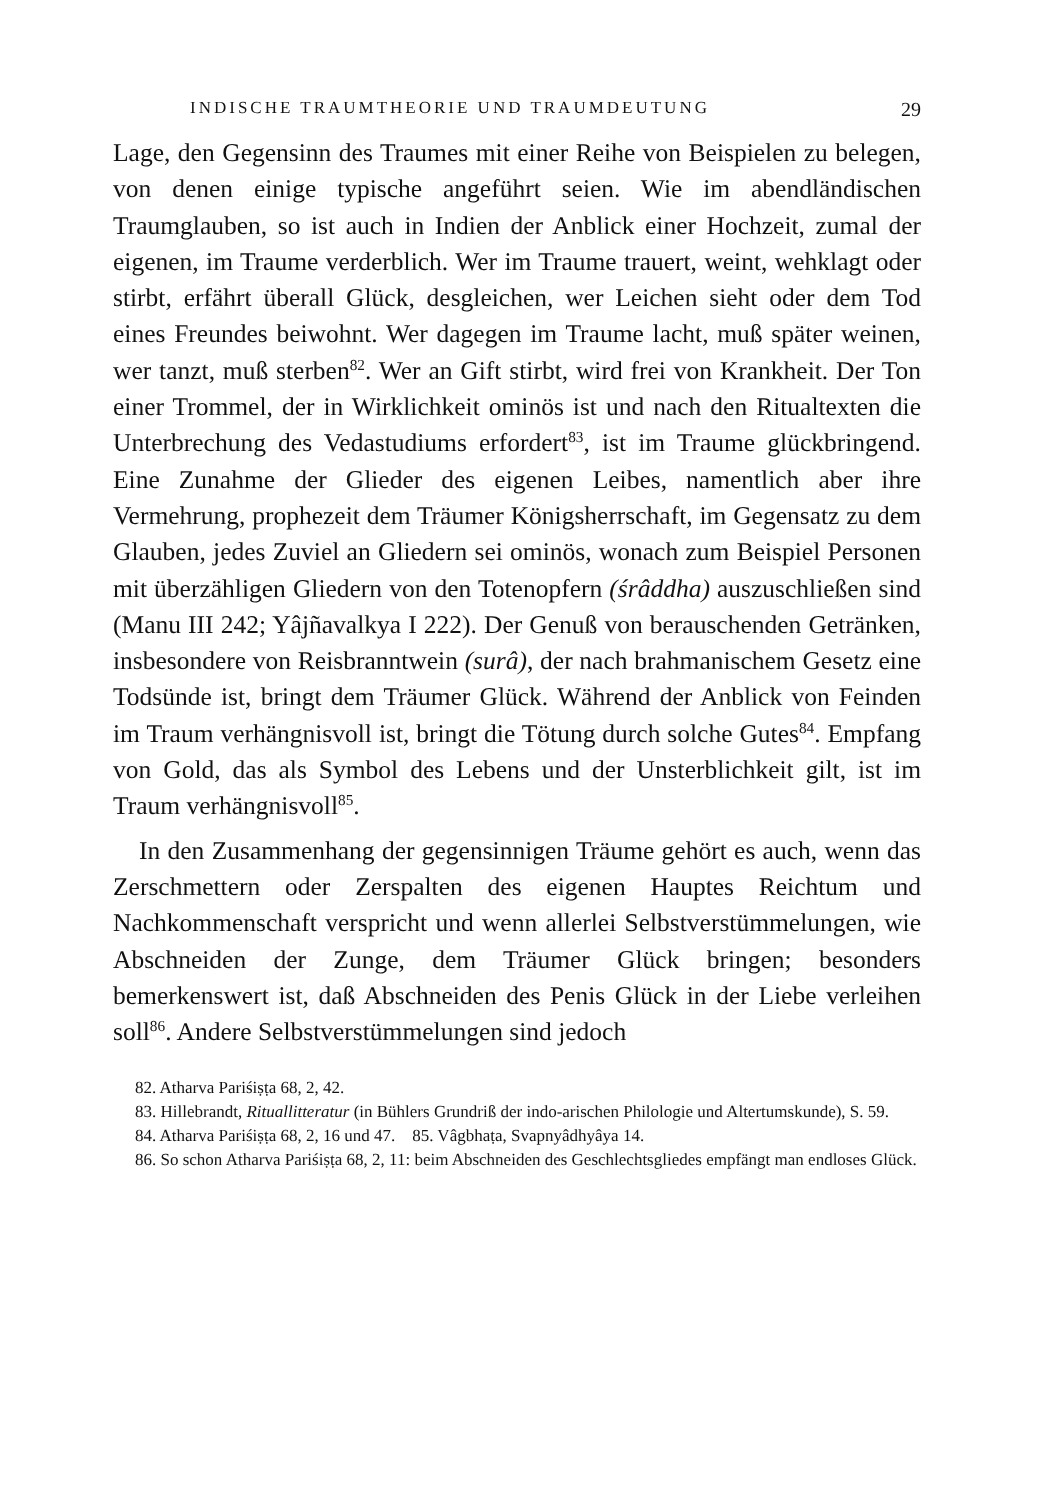INDISCHE TRAUMTHEORIE UND TRAUMDEUTUNG 29
Lage, den Gegensinn des Traumes mit einer Reihe von Beispielen zu belegen, von denen einige typische angeführt seien. Wie im abendländischen Traumglauben, so ist auch in Indien der Anblick einer Hochzeit, zumal der eigenen, im Traume verderblich. Wer im Traume trauert, weint, wehklagt oder stirbt, erfährt überall Glück, desgleichen, wer Leichen sieht oder dem Tod eines Freundes beiwohnt. Wer dagegen im Traume lacht, muß später weinen, wer tanzt, muß sterben<sup>82</sup>. Wer an Gift stirbt, wird frei von Krankheit. Der Ton einer Trommel, der in Wirklichkeit ominös ist und nach den Ritualtexten die Unterbrechung des Vedastudiums erfordert<sup>83</sup>, ist im Traume glückbringend. Eine Zunahme der Glieder des eigenen Leibes, namentlich aber ihre Vermehrung, prophezeit dem Träumer Königsherrschaft, im Gegensatz zu dem Glauben, jedes Zuviel an Gliedern sei ominös, wonach zum Beispiel Personen mit überzähligen Gliedern von den Totenopfern (śrâddha) auszuschließen sind (Manu III 242; Yâjñavalkya I 222). Der Genuß von berauschenden Getränken, insbesondere von Reisbranntwein (surâ), der nach brahmanischem Gesetz eine Todsünde ist, bringt dem Träumer Glück. Während der Anblick von Feinden im Traum verhängnisvoll ist, bringt die Tötung durch solche Gutes<sup>84</sup>. Empfang von Gold, das als Symbol des Lebens und der Unsterblichkeit gilt, ist im Traum verhängnisvoll<sup>85</sup>.
In den Zusammenhang der gegensinnigen Träume gehört es auch, wenn das Zerschmettern oder Zerspalten des eigenen Hauptes Reichtum und Nachkommenschaft verspricht und wenn allerlei Selbstverstümmelungen, wie Abschneiden der Zunge, dem Träumer Glück bringen; besonders bemerkenswert ist, daß Abschneiden des Penis Glück in der Liebe verleihen soll<sup>86</sup>. Andere Selbstverstümmelungen sind jedoch
82. Atharva Pariśiṣṭa 68, 2, 42.
83. Hillebrandt, Rituallitteratur (in Bühlers Grundriß der indo-arischen Philologie und Altertumskunde), S. 59.
84. Atharva Pariśiṣṭa 68, 2, 16 und 47. 85. Vâgbhaṭa, Svapnyâdhyâya 14.
86. So schon Atharva Pariśiṣṭa 68, 2, 11: beim Abschneiden des Geschlechtsgliedes empfängt man endloses Glück.